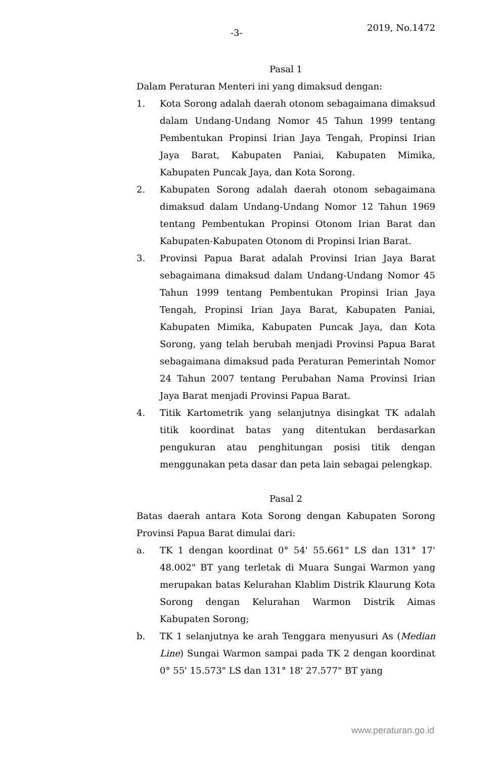-3- 2019, No.1472
Pasal 1
Dalam Peraturan Menteri ini yang dimaksud dengan:
1. Kota Sorong adalah daerah otonom sebagaimana dimaksud dalam Undang-Undang Nomor 45 Tahun 1999 tentang Pembentukan Propinsi Irian Jaya Tengah, Propinsi Irian Jaya Barat, Kabupaten Paniai, Kabupaten Mimika, Kabupaten Puncak Jaya, dan Kota Sorong.
2. Kabupaten Sorong adalah daerah otonom sebagaimana dimaksud dalam Undang-Undang Nomor 12 Tahun 1969 tentang Pembentukan Propinsi Otonom Irian Barat dan Kabupaten-Kabupaten Otonom di Propinsi Irian Barat.
3. Provinsi Papua Barat adalah Provinsi Irian Jaya Barat sebagaimana dimaksud dalam Undang-Undang Nomor 45 Tahun 1999 tentang Pembentukan Propinsi Irian Jaya Tengah, Propinsi Irian Jaya Barat, Kabupaten Paniai, Kabupaten Mimika, Kabupaten Puncak Jaya, dan Kota Sorong, yang telah berubah menjadi Provinsi Papua Barat sebagaimana dimaksud pada Peraturan Pemerintah Nomor 24 Tahun 2007 tentang Perubahan Nama Provinsi Irian Jaya Barat menjadi Provinsi Papua Barat.
4. Titik Kartometrik yang selanjutnya disingkat TK adalah titik koordinat batas yang ditentukan berdasarkan pengukuran atau penghitungan posisi titik dengan menggunakan peta dasar dan peta lain sebagai pelengkap.
Pasal 2
Batas daerah antara Kota Sorong dengan Kabupaten Sorong Provinsi Papua Barat dimulai dari:
a. TK 1 dengan koordinat 0° 54' 55.661" LS dan 131° 17' 48.002" BT yang terletak di Muara Sungai Warmon yang merupakan batas Kelurahan Klablim Distrik Klaurung Kota Sorong dengan Kelurahan Warmon Distrik Aimas Kabupaten Sorong;
b. TK 1 selanjutnya ke arah Tenggara menyusuri As (Median Line) Sungai Warmon sampai pada TK 2 dengan koordinat 0° 55' 15.573" LS dan 131° 18' 27.577" BT yang
www.peraturan.go.id